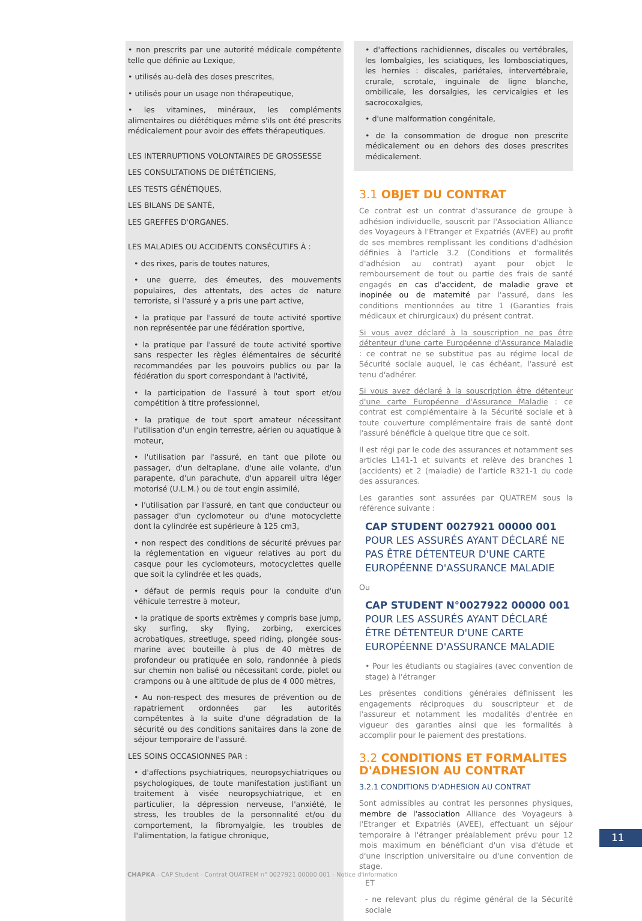• non prescrits par une autorité médicale compétente telle que définie au Lexique,
• utilisés au-delà des doses prescrites,
• utilisés pour un usage non thérapeutique,
• les vitamines, minéraux, les compléments alimentaires ou diététiques même s'ils ont été prescrits médicalement pour avoir des effets thérapeutiques.
LES INTERRUPTIONS VOLONTAIRES DE GROSSESSE
LES CONSULTATIONS DE DIÉTÉTICIENS,
LES TESTS GÉNÉTIQUES,
LES BILANS DE SANTÉ,
LES GREFFES D'ORGANES.
LES MALADIES OU ACCIDENTS CONSÉCUTIFS À :
• des rixes, paris de toutes natures,
• une guerre, des émeutes, des mouvements populaires, des attentats, des actes de nature terroriste, si l'assuré y a pris une part active,
• la pratique par l'assuré de toute activité sportive non représentée par une fédération sportive,
• la pratique par l'assuré de toute activité sportive sans respecter les règles élémentaires de sécurité recommandées par les pouvoirs publics ou par la fédération du sport correspondant à l'activité,
• la participation de l'assuré à tout sport et/ou compétition à titre professionnel,
• la pratique de tout sport amateur nécessitant l'utilisation d'un engin terrestre, aérien ou aquatique à moteur,
• l'utilisation par l'assuré, en tant que pilote ou passager, d'un deltaplane, d'une aile volante, d'un parapente, d'un parachute, d'un appareil ultra léger motorisé (U.L.M.) ou de tout engin assimilé,
• l'utilisation par l'assuré, en tant que conducteur ou passager d'un cyclomoteur ou d'une motocyclette dont la cylindrée est supérieure à 125 cm3,
• non respect des conditions de sécurité prévues par la réglementation en vigueur relatives au port du casque pour les cyclomoteurs, motocyclettes quelle que soit la cylindrée et les quads,
• défaut de permis requis pour la conduite d'un véhicule terrestre à moteur,
• la pratique de sports extrêmes y compris base jump, sky surfing, sky flying, zorbing, exercices acrobatiques, streetluge, speed riding, plongée sous-marine avec bouteille à plus de 40 mètres de profondeur ou pratiquée en solo, randonnée à pieds sur chemin non balisé ou nécessitant corde, piolet ou crampons ou à une altitude de plus de 4 000 mètres,
• Au non-respect des mesures de prévention ou de rapatriement ordonnées par les autorités compétentes à la suite d'une dégradation de la sécurité ou des conditions sanitaires dans la zone de séjour temporaire de l'assuré.
LES SOINS OCCASIONNES PAR :
• d'affections psychiatriques, neuropsychiatriques ou psychologiques, de toute manifestation justifiant un traitement à visée neuropsychiatrique, et en particulier, la dépression nerveuse, l'anxiété, le stress, les troubles de la personnalité et/ou du comportement, la fibromyalgie, les troubles de l'alimentation, la fatigue chronique,
• d'affections rachidiennes, discales ou vertébrales, les lombalgies, les sciatiques, les lombosciatiques, les hernies : discales, pariétales, intervertébrale, crurale, scrotale, inguinale de ligne blanche, ombilicale, les dorsalgies, les cervicalgies et les sacrocoxalgies,
• d'une malformation congénitale,
• de la consommation de drogue non prescrite médicalement ou en dehors des doses prescrites médicalement.
3.1 OBJET DU CONTRAT
Ce contrat est un contrat d'assurance de groupe à adhésion individuelle, souscrit par l'Association Alliance des Voyageurs à l'Etranger et Expatriés (AVEE) au profit de ses membres remplissant les conditions d'adhésion définies à l'article 3.2 (Conditions et formalités d'adhésion au contrat) ayant pour objet le remboursement de tout ou partie des frais de santé engagés en cas d'accident, de maladie grave et inopinée ou de maternité par l'assuré, dans les conditions mentionnées au titre 1 (Garanties frais médicaux et chirurgicaux) du présent contrat.
Si vous avez déclaré à la souscription ne pas être détenteur d'une carte Européenne d'Assurance Maladie : ce contrat ne se substitue pas au régime local de Sécurité sociale auquel, le cas échéant, l'assuré est tenu d'adhérer.
Si vous avez déclaré à la souscription être détenteur d'une carte Européenne d'Assurance Maladie : ce contrat est complémentaire à la Sécurité sociale et à toute couverture complémentaire frais de santé dont l'assuré bénéficie à quelque titre que ce soit.
Il est régi par le code des assurances et notamment ses articles L141-1 et suivants et relève des branches 1 (accidents) et 2 (maladie) de l'article R321-1 du code des assurances.
Les garanties sont assurées par QUATREM sous la référence suivante :
CAP STUDENT 0027921 00000 001
POUR LES ASSURÉS AYANT DÉCLARÉ NE PAS ÊTRE DÉTENTEUR D'UNE CARTE EUROPÉENNE D'ASSURANCE MALADIE
Ou
CAP STUDENT N°0027922 00000 001
POUR LES ASSURÉS AYANT DÉCLARÉ ÊTRE DÉTENTEUR D'UNE CARTE EUROPÉENNE D'ASSURANCE MALADIE
• Pour les étudiants ou stagiaires (avec convention de stage) à l'étranger
Les présentes conditions générales définissent les engagements réciproques du souscripteur et de l'assureur et notamment les modalités d'entrée en vigueur des garanties ainsi que les formalités à accomplir pour le paiement des prestations.
3.2 CONDITIONS ET FORMALITES D'ADHESION AU CONTRAT
3.2.1 CONDITIONS D'ADHESION AU CONTRAT
Sont admissibles au contrat les personnes physiques, membre de l'association Alliance des Voyageurs à l'Etranger et Expatriés (AVEE), effectuant un séjour temporaire à l'étranger préalablement prévu pour 12 mois maximum en bénéficiant d'un visa d'étude et d'une inscription universitaire ou d'une convention de stage.
ET
- ne relevant plus du régime général de la Sécurité sociale
11
CHAPKA - CAP Student - Contrat QUATREM n° 0027921 00000 001 - Notice d'information